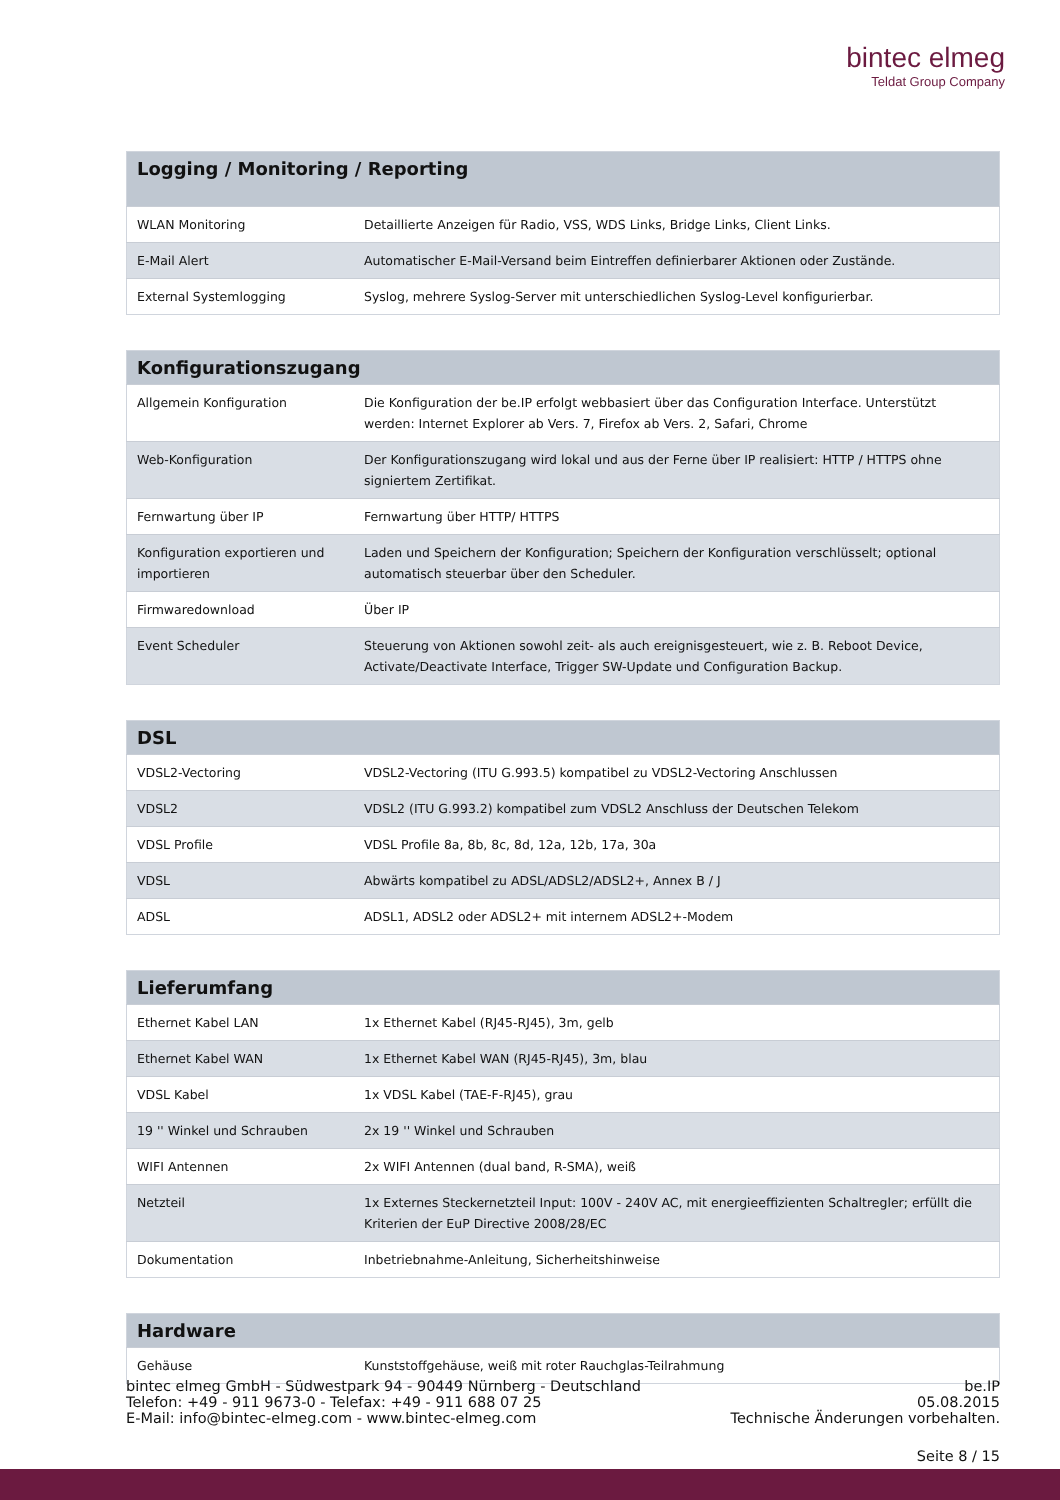bintec elmeg
Teldat Group Company
| Logging / Monitoring / Reporting | |
| --- | --- |
| WLAN Monitoring | Detaillierte Anzeigen für Radio, VSS, WDS Links, Bridge Links, Client Links. |
| E-Mail Alert | Automatischer E-Mail-Versand beim Eintreffen definierbarer Aktionen oder Zustände. |
| External Systemlogging | Syslog, mehrere Syslog-Server mit unterschiedlichen Syslog-Level konfigurierbar. |
| Konfigurationszugang | |
| --- | --- |
| Allgemein Konfiguration | Die Konfiguration der be.IP erfolgt webbasiert über das Configuration Interface. Unterstützt werden: Internet Explorer ab Vers. 7, Firefox ab Vers. 2, Safari, Chrome |
| Web-Konfiguration | Der Konfigurationszugang wird lokal und aus der Ferne über IP realisiert: HTTP / HTTPS ohne signiertem Zertifikat. |
| Fernwartung über IP | Fernwartung über HTTP/ HTTPS |
| Konfiguration exportieren und importieren | Laden und Speichern der Konfiguration; Speichern der Konfiguration verschlüsselt; optional automatisch steuerbar über den Scheduler. |
| Firmwaredownload | Über IP |
| Event Scheduler | Steuerung von Aktionen sowohl zeit- als auch ereignisgesteuert, wie z. B. Reboot Device, Activate/Deactivate Interface, Trigger SW-Update und Configuration Backup. |
| DSL | |
| --- | --- |
| VDSL2-Vectoring | VDSL2-Vectoring (ITU G.993.5) kompatibel zu VDSL2-Vectoring Anschlussen |
| VDSL2 | VDSL2 (ITU G.993.2) kompatibel zum VDSL2 Anschluss der Deutschen Telekom |
| VDSL Profile | VDSL Profile 8a, 8b, 8c, 8d, 12a, 12b, 17a, 30a |
| VDSL | Abwärts kompatibel zu ADSL/ADSL2/ADSL2+, Annex B / J |
| ADSL | ADSL1, ADSL2 oder ADSL2+ mit internem ADSL2+-Modem |
| Lieferumfang | |
| --- | --- |
| Ethernet Kabel LAN | 1x Ethernet Kabel (RJ45-RJ45), 3m, gelb |
| Ethernet Kabel WAN | 1x Ethernet Kabel WAN (RJ45-RJ45), 3m, blau |
| VDSL Kabel | 1x VDSL Kabel (TAE-F-RJ45), grau |
| 19 '' Winkel und Schrauben | 2x 19 '' Winkel und Schrauben |
| WIFI Antennen | 2x WIFI Antennen (dual band, R-SMA), weiß |
| Netzteil | 1x Externes Steckernetzteil Input: 100V - 240V AC, mit energieeffizienten Schaltregler; erfüllt die Kriterien der EuP Directive 2008/28/EC |
| Dokumentation | Inbetriebnahme-Anleitung, Sicherheitshinweise |
| Hardware | |
| --- | --- |
| Gehäuse | Kunststoffgehäuse, weiß mit roter Rauchglas-Teilrahmung |
bintec elmeg GmbH - Südwestpark 94 - 90449 Nürnberg - Deutschland
Telefon: +49 - 911 9673-0 - Telefax: +49 - 911 688 07 25
E-Mail: info@bintec-elmeg.com - www.bintec-elmeg.com
be.IP
05.08.2015
Technische Änderungen vorbehalten.
Seite 8 / 15